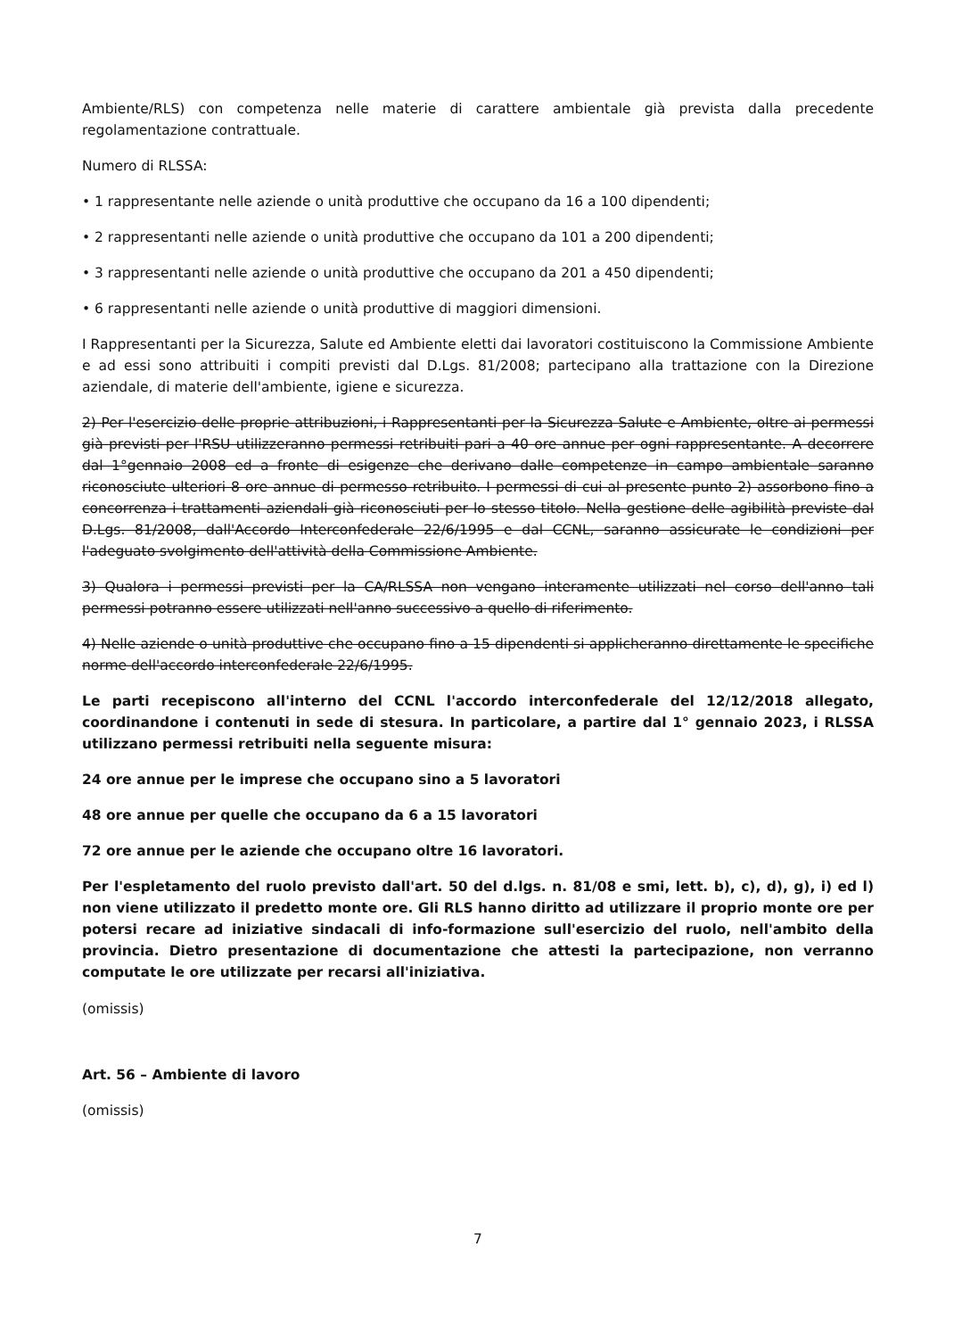Ambiente/RLS) con competenza nelle materie di carattere ambientale già prevista dalla precedente regolamentazione contrattuale.
Numero di RLSSA:
• 1 rappresentante nelle aziende o unità produttive che occupano da 16 a 100 dipendenti;
• 2 rappresentanti nelle aziende o unità produttive che occupano da 101 a 200 dipendenti;
• 3 rappresentanti nelle aziende o unità produttive che occupano da 201 a 450 dipendenti;
• 6 rappresentanti nelle aziende o unità produttive di maggiori dimensioni.
I Rappresentanti per la Sicurezza, Salute ed Ambiente eletti dai lavoratori costituiscono la Commissione Ambiente e ad essi sono attribuiti i compiti previsti dal D.Lgs. 81/2008; partecipano alla trattazione con la Direzione aziendale, di materie dell'ambiente, igiene e sicurezza.
2) Per l'esercizio delle proprie attribuzioni, i Rappresentanti per la Sicurezza Salute e Ambiente, oltre ai permessi già previsti per l'RSU utilizzeranno permessi retribuiti pari a 40 ore annue per ogni rappresentante. A decorrere dal 1°gennaio 2008 ed a fronte di esigenze che derivano dalle competenze in campo ambientale saranno riconosciute ulteriori 8 ore annue di permesso retribuito. I permessi di cui al presente punto 2) assorbono fino a concorrenza i trattamenti aziendali già riconosciuti per lo stesso titolo. Nella gestione delle agibilità previste dal D.Lgs. 81/2008, dall'Accordo Interconfederale 22/6/1995 e dal CCNL, saranno assicurate le condizioni per l'adeguato svolgimento dell'attività della Commissione Ambiente.
3) Qualora i permessi previsti per la CA/RLSSA non vengano interamente utilizzati nel corso dell'anno tali permessi potranno essere utilizzati nell'anno successivo a quello di riferimento.
4) Nelle aziende o unità produttive che occupano fino a 15 dipendenti si applicheranno direttamente le specifiche norme dell'accordo interconfederale 22/6/1995.
Le parti recepiscono all'interno del CCNL l'accordo interconfederale del 12/12/2018 allegato, coordinandone i contenuti in sede di stesura. In particolare, a partire dal 1° gennaio 2023, i RLSSA utilizzano permessi retribuiti nella seguente misura:
24 ore annue per le imprese che occupano sino a 5 lavoratori
48 ore annue per quelle che occupano da 6 a 15 lavoratori
72 ore annue per le aziende che occupano oltre 16 lavoratori.
Per l'espletamento del ruolo previsto dall'art. 50 del d.lgs. n. 81/08 e smi, lett. b), c), d), g), i) ed l) non viene utilizzato il predetto monte ore. Gli RLS hanno diritto ad utilizzare il proprio monte ore per potersi recare ad iniziative sindacali di info-formazione sull'esercizio del ruolo, nell'ambito della provincia. Dietro presentazione di documentazione che attesti la partecipazione, non verranno computate le ore utilizzate per recarsi all'iniziativa.
(omissis)
Art. 56 – Ambiente di lavoro
(omissis)
7